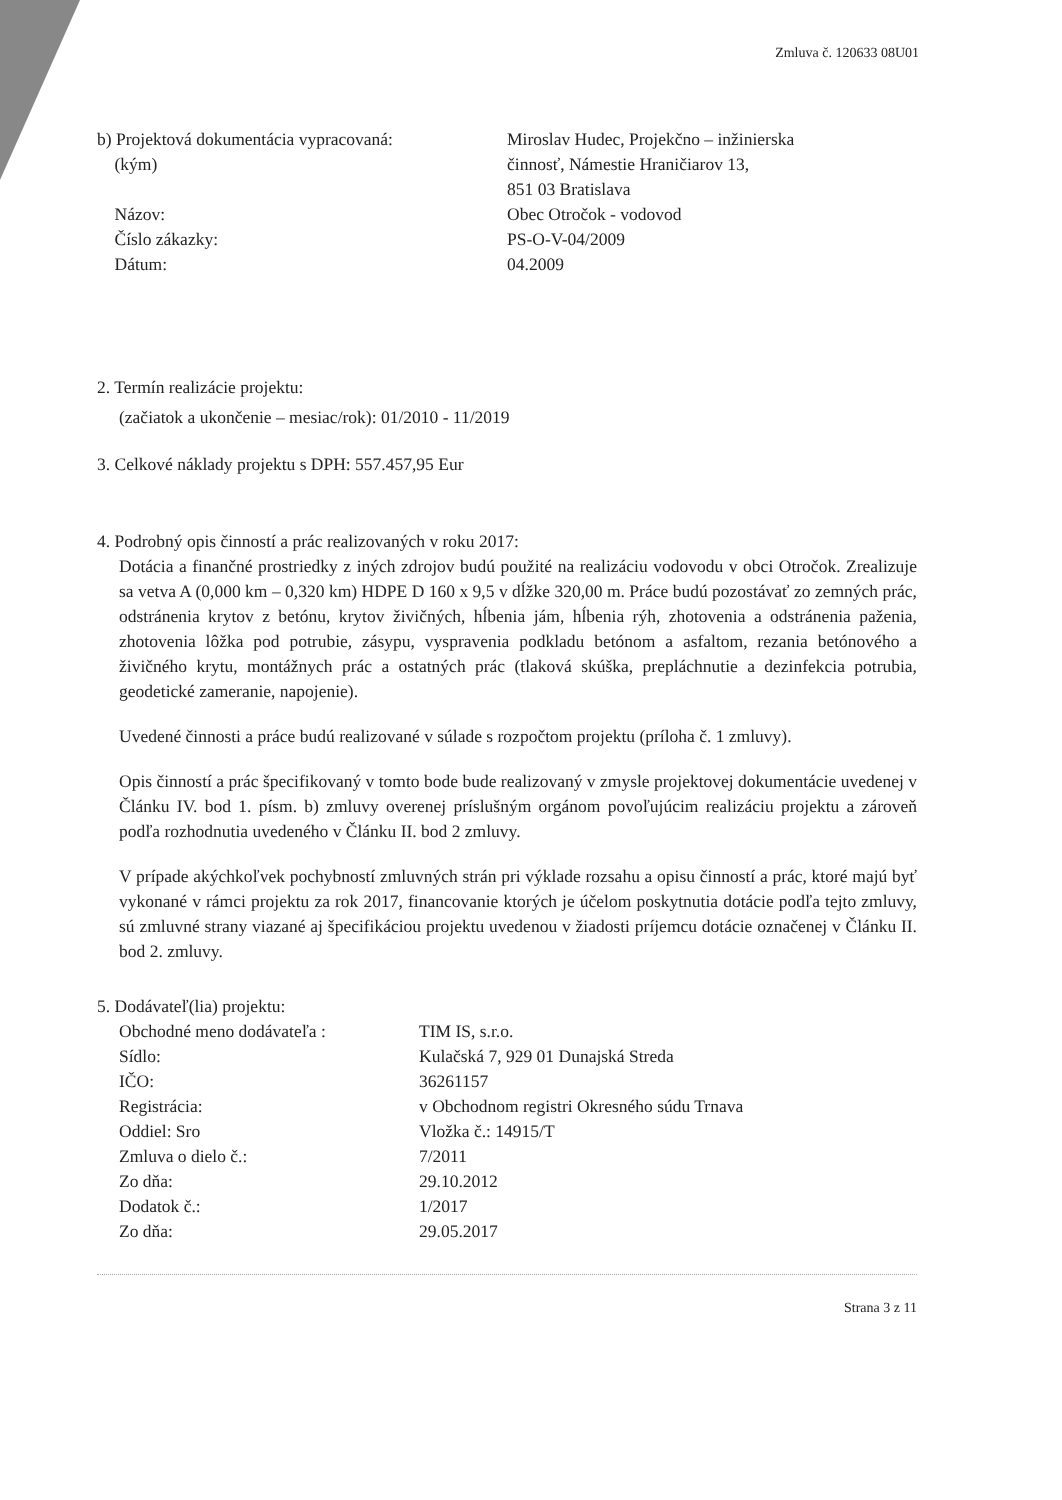Zmluva č. 120633 08U01
| b) Projektová dokumentácia vypracovaná: (kým) Názov: Číslo zákazky: Dátum: | Miroslav Hudec, Projekčno – inžinierska činnosť, Námestie Hraničiarov 13, 851 03 Bratislava Obec Otročok - vodovod PS-O-V-04/2009 04.2009 |
2. Termín realizácie projektu:
(začiatok a ukončenie – mesiac/rok): 01/2010 - 11/2019
3. Celkové náklady projektu s DPH: 557.457,95 Eur
4. Podrobný opis činností a prác realizovaných v roku 2017:
Dotácia a finančné prostriedky z iných zdrojov budú použité na realizáciu vodovodu v obci Otročok. Zrealizuje sa vetva A (0,000 km – 0,320 km) HDPE D 160 x 9,5 v dĺžke 320,00 m. Práce budú pozostávať zo zemných prác, odstránenia krytov z betónu, krytov živičných, hĺbenia jám, hĺbenia rýh, zhotovenia a odstránenia paženia, zhotovenia lôžka pod potrubie, zásypu, vyspravenia podkladu betónom a asfaltom, rezania betónového a živičného krytu, montážnych prác a ostatných prác (tlaková skúška, prepláchnutie a dezinfekcia potrubia, geodetické zameranie, napojenie).
Uvedené činnosti a práce budú realizované v súlade s rozpočtom projektu (príloha č. 1 zmluvy).
Opis činností a prác špecifikovaný v tomto bode bude realizovaný v zmysle projektovej dokumentácie uvedenej v Článku IV. bod 1. písm. b) zmluvy overenej príslušným orgánom povoľujúcim realizáciu projektu a zároveň podľa rozhodnutia uvedeného v Článku II. bod 2 zmluvy.
V prípade akýchkoľvek pochybností zmluvných strán pri výklade rozsahu a opisu činností a prác, ktoré majú byť vykonané v rámci projektu za rok 2017, financovanie ktorých je účelom poskytnutia dotácie podľa tejto zmluvy, sú zmluvné strany viazané aj špecifikáciou projektu uvedenou v žiadosti príjemcu dotácie označenej v Článku II. bod 2. zmluvy.
5. Dodávateľ(lia) projektu:
| Obchodné meno dodávateľa : | TIM IS, s.r.o. |
| Sídlo: | Kulačská 7, 929 01 Dunajská Streda |
| IČO: | 36261157 |
| Registrácia: | v Obchodnom registri Okresného súdu Trnava |
| Oddiel: Sro | Vložka č.: 14915/T |
| Zmluva o dielo č.: | 7/2011 |
| Zo dňa: | 29.10.2012 |
| Dodatok č.: | 1/2017 |
| Zo dňa: | 29.05.2017 |
Strana 3 z 11